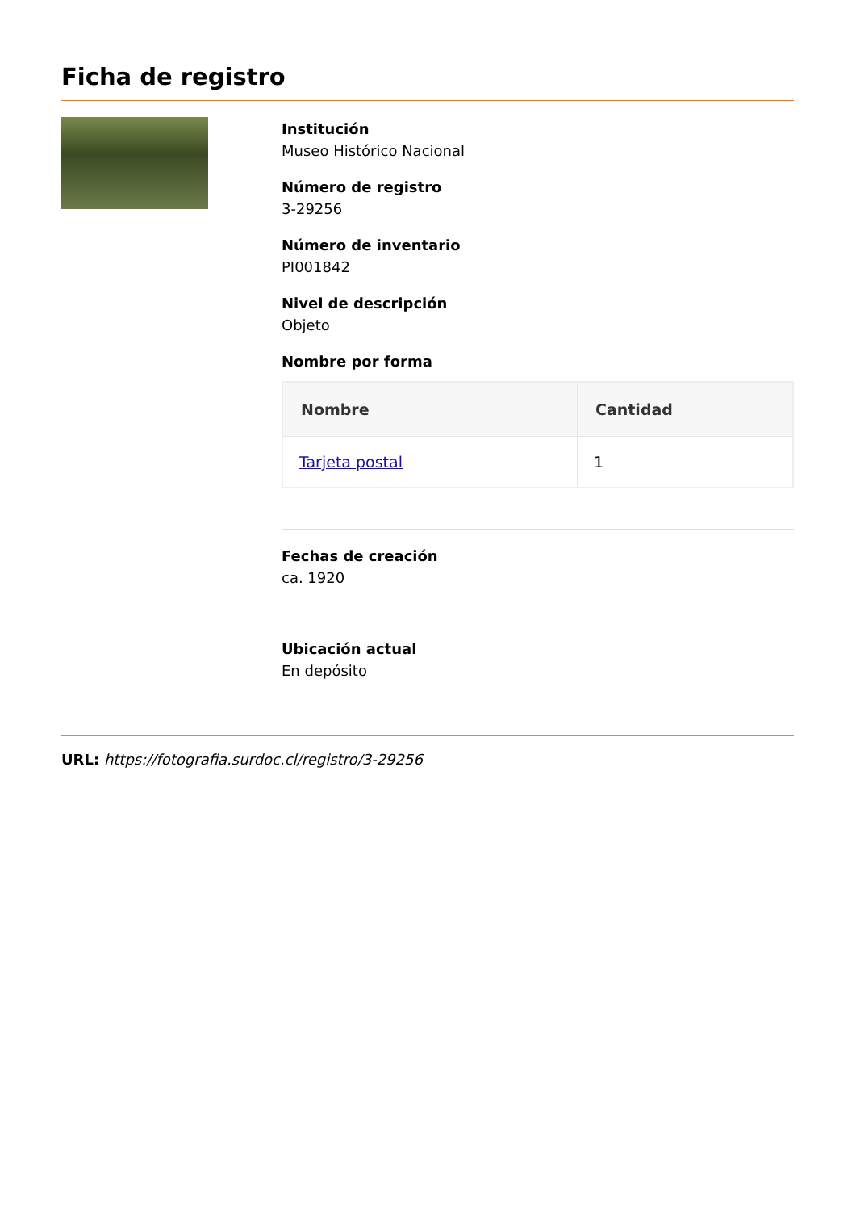Ficha de registro
Institución
Museo Histórico Nacional
Número de registro
3-29256
Número de inventario
PI001842
Nivel de descripción
Objeto
Nombre por forma
| Nombre | Cantidad |
| --- | --- |
| Tarjeta postal | 1 |
Fechas de creación
ca. 1920
Ubicación actual
En depósito
URL: https://fotografia.surdoc.cl/registro/3-29256